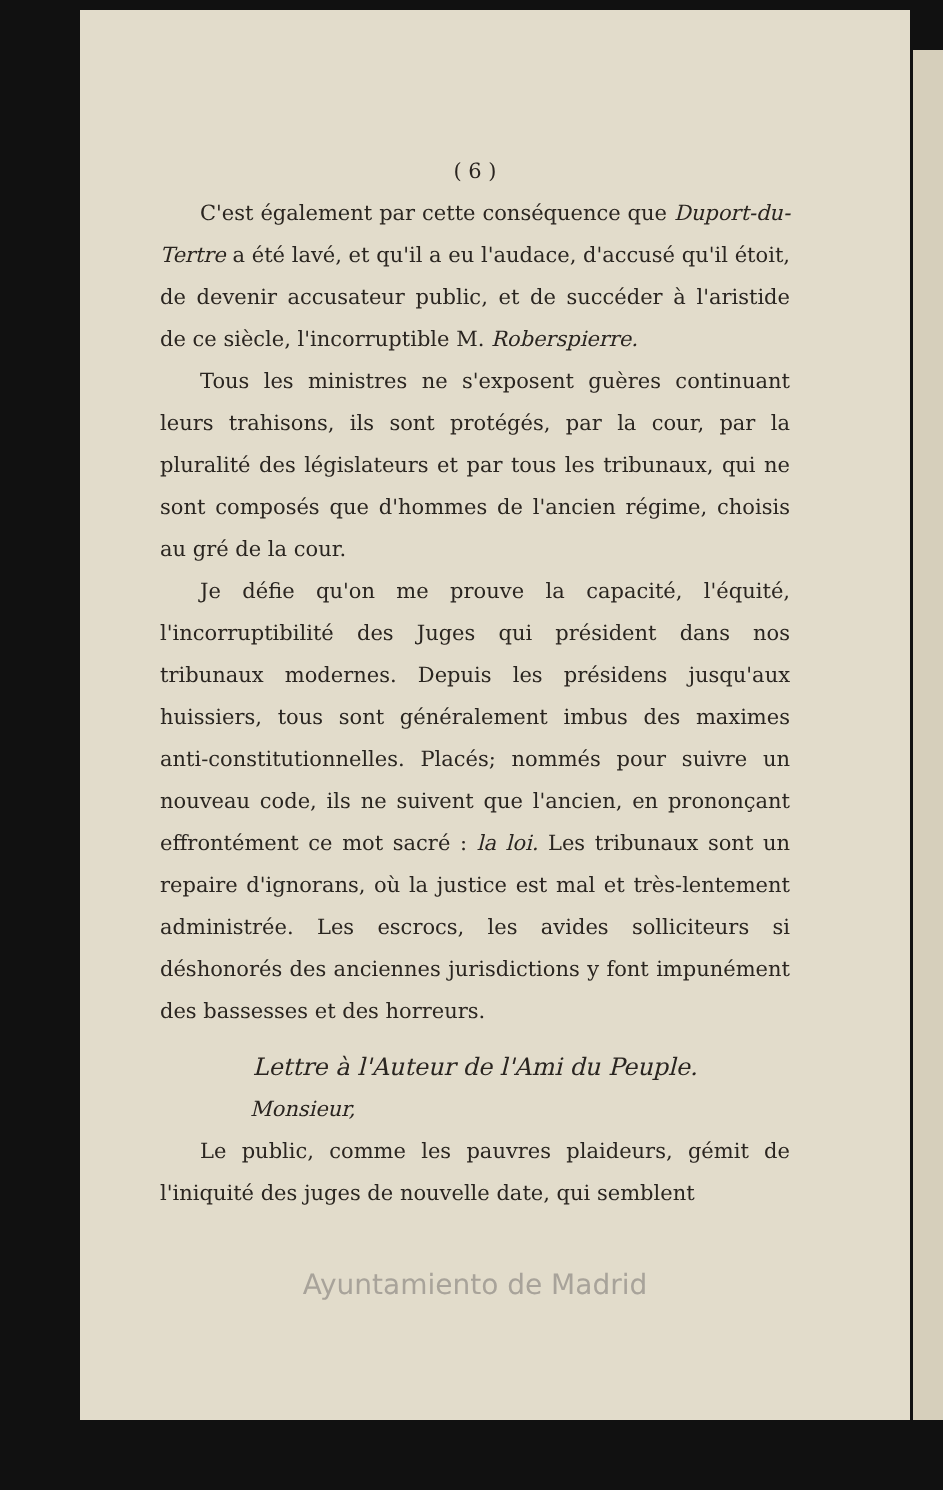( 6 )
C'est également par cette conséquence que Duport-du-Tertre a été lavé, et qu'il a eu l'audace, d'accusé qu'il étoit, de devenir accusateur public, et de succéder à l'aristide de ce siècle, l'incorruptible M. Roberspierre.
Tous les ministres ne s'exposent guères continuant leurs trahisons, ils sont protégés, par la cour, par la pluralité des législateurs et par tous les tribunaux, qui ne sont composés que d'hommes de l'ancien régime, choisis au gré de la cour.
Je défie qu'on me prouve la capacité, l'équité, l'incorruptibilité des Juges qui président dans nos tribunaux modernes. Depuis les présidens jusqu'aux huissiers, tous sont généralement imbus des maximes anti-constitutionnelles. Placés; nommés pour suivre un nouveau code, ils ne suivent que l'ancien, en prononçant effrontément ce mot sacré : la loi. Les tribunaux sont un repaire d'ignorans, où la justice est mal et très-lentement administrée. Les escrocs, les avides solliciteurs si déshonorés des anciennes jurisdictions y font impunément des bassesses et des horreurs.
Lettre à l'Auteur de l'Ami du Peuple.
Monsieur,
Le public, comme les pauvres plaideurs, gémit de l'iniquité des juges de nouvelle date, qui semblent
Ayuntamiento de Madrid